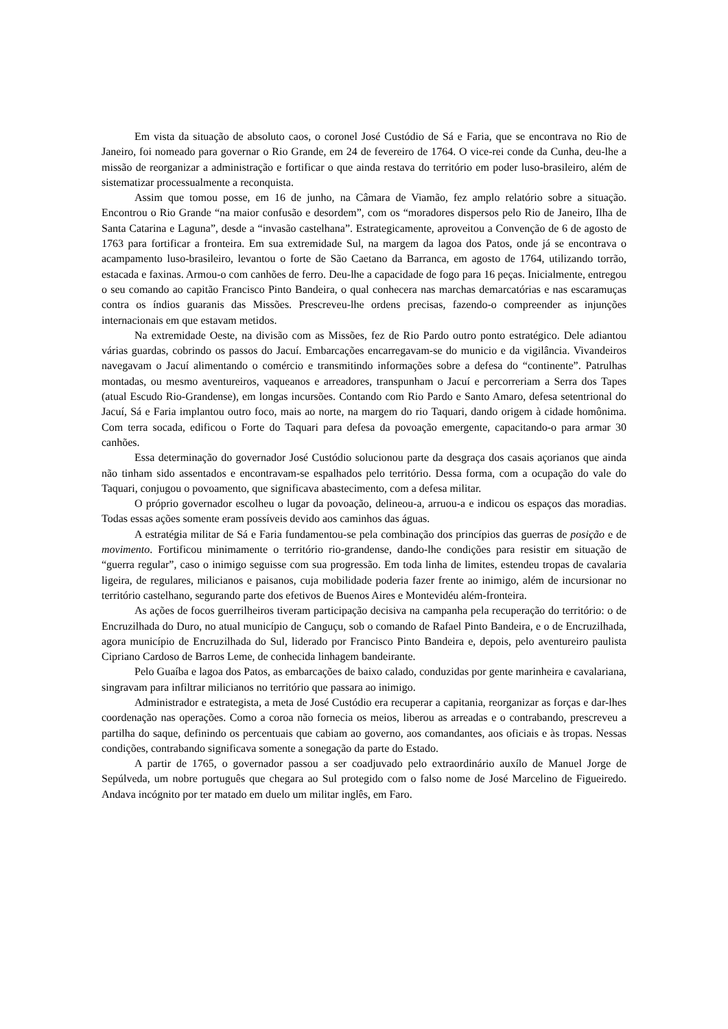Em vista da situação de absoluto caos, o coronel José Custódio de Sá e Faria, que se encontrava no Rio de Janeiro, foi nomeado para governar o Rio Grande, em 24 de fevereiro de 1764. O vice-rei conde da Cunha, deu-lhe a missão de reorganizar a administração e fortificar o que ainda restava do território em poder luso-brasileiro, além de sistematizar processualmente a reconquista.
Assim que tomou posse, em 16 de junho, na Câmara de Viamão, fez amplo relatório sobre a situação. Encontrou o Rio Grande “na maior confusão e desordem”, com os “moradores dispersos pelo Rio de Janeiro, Ilha de Santa Catarina e Laguna”, desde a “invasão castelhana”. Estrategicamente, aproveitou a Convenção de 6 de agosto de 1763 para fortificar a fronteira. Em sua extremidade Sul, na margem da lagoa dos Patos, onde já se encontrava o acampamento luso-brasileiro, levantou o forte de São Caetano da Barranca, em agosto de 1764, utilizando torrão, estacada e faxinas. Armou-o com canhões de ferro. Deu-lhe a capacidade de fogo para 16 peças. Inicialmente, entregou o seu comando ao capitão Francisco Pinto Bandeira, o qual conhecera nas marchas demarcatórias e nas escaramuças contra os índios guaranis das Missões. Prescreveu-lhe ordens precisas, fazendo-o compreender as injunções internacionais em que estavam metidos.
Na extremidade Oeste, na divisão com as Missões, fez de Rio Pardo outro ponto estratégico. Dele adiantou várias guardas, cobrindo os passos do Jacuí. Embarcações encarregavam-se do municio e da vigilância. Vivandeiros navegavam o Jacuí alimentando o comércio e transmitindo informações sobre a defesa do “continente”. Patrulhas montadas, ou mesmo aventureiros, vaqueanos e arreadores, transpunham o Jacuí e percorreriam a Serra dos Tapes (atual Escudo Rio-Grandense), em longas incursões. Contando com Rio Pardo e Santo Amaro, defesa setentrional do Jacuí, Sá e Faria implantou outro foco, mais ao norte, na margem do rio Taquari, dando origem à cidade homônima. Com terra socada, edificou o Forte do Taquari para defesa da povoação emergente, capacitando-o para armar 30 canhões.
Essa determinação do governador José Custódio solucionou parte da desgraça dos casais açorianos que ainda não tinham sido assentados e encontravam-se espalhados pelo território. Dessa forma, com a ocupação do vale do Taquari, conjugou o povoamento, que significava abastecimento, com a defesa militar.
O próprio governador escolheu o lugar da povoação, delineou-a, arruou-a e indicou os espaços das moradias. Todas essas ações somente eram possíveis devido aos caminhos das águas.
A estratégia militar de Sá e Faria fundamentou-se pela combinação dos princípios das guerras de posição e de movimento. Fortificou minimamente o território rio-grandense, dando-lhe condições para resistir em situação de “guerra regular”, caso o inimigo seguisse com sua progressão. Em toda linha de limites, estendeu tropas de cavalaria ligeira, de regulares, milicianos e paisanos, cuja mobilidade poderia fazer frente ao inimigo, além de incursionar no território castelhano, segurando parte dos efetivos de Buenos Aires e Montevidéu além-fronteira.
As ações de focos guerrilheiros tiveram participação decisiva na campanha pela recuperação do território: o de Encruzilhada do Duro, no atual município de Canguçu, sob o comando de Rafael Pinto Bandeira, e o de Encruzilhada, agora município de Encruzilhada do Sul, liderado por Francisco Pinto Bandeira e, depois, pelo aventureiro paulista Cipriano Cardoso de Barros Leme, de conhecida linhagem bandeirante.
Pelo Guaíba e lagoa dos Patos, as embarcações de baixo calado, conduzidas por gente marinheira e cavalariana, singravam para infiltrar milicianos no território que passara ao inimigo.
Administrador e estrategista, a meta de José Custódio era recuperar a capitania, reorganizar as forças e dar-lhes coordenação nas operações. Como a coroa não fornecia os meios, liberou as arreadas e o contrabando, prescreveu a partilha do saque, definindo os percentuais que cabiam ao governo, aos comandantes, aos oficiais e às tropas. Nessas condições, contrabando significava somente a sonegação da parte do Estado.
A partir de 1765, o governador passou a ser coadjuvado pelo extraordinário auxílo de Manuel Jorge de Sepúlveda, um nobre português que chegara ao Sul protegido com o falso nome de José Marcelino de Figueiredo. Andava incógnito por ter matado em duelo um militar inglês, em Faro.